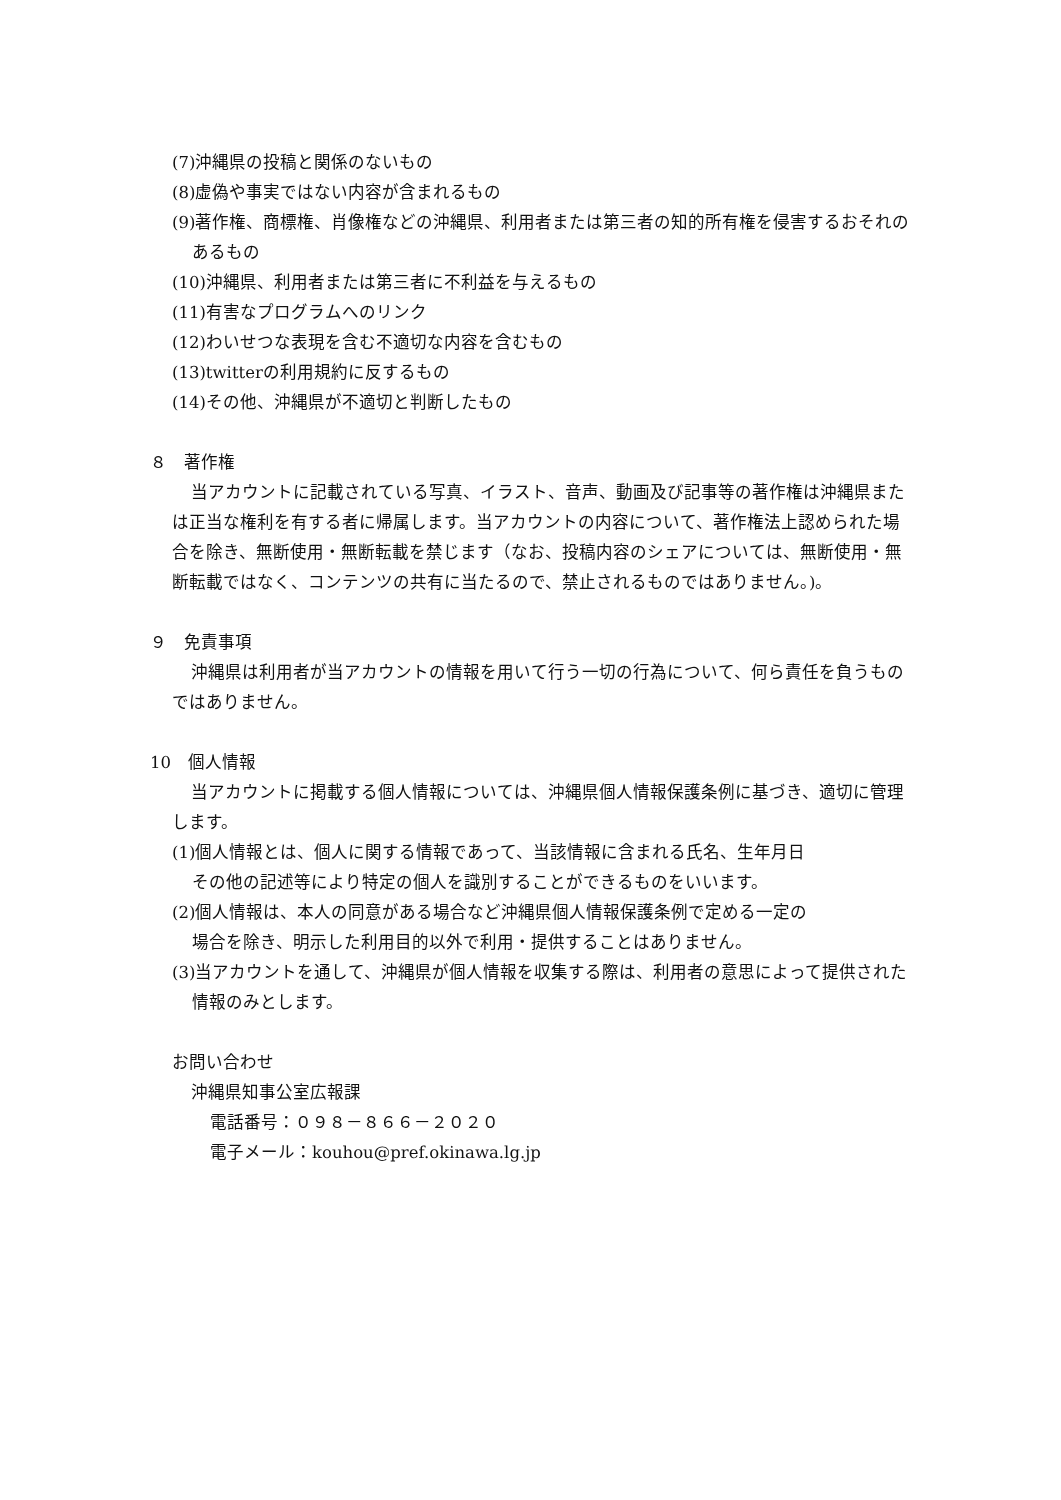(7)沖縄県の投稿と関係のないもの
(8)虚偽や事実ではない内容が含まれるもの
(9)著作権、商標権、肖像権などの沖縄県、利用者または第三者の知的所有権を侵害するおそれのあるもの
(10)沖縄県、利用者または第三者に不利益を与えるもの
(11)有害なプログラムへのリンク
(12)わいせつな表現を含む不適切な内容を含むもの
(13)twitterの利用規約に反するもの
(14)その他、沖縄県が不適切と判断したもの
８　著作権
当アカウントに記載されている写真、イラスト、音声、動画及び記事等の著作権は沖縄県または正当な権利を有する者に帰属します。当アカウントの内容について、著作権法上認められた場合を除き、無断使用・無断転載を禁じます（なお、投稿内容のシェアについては、無断使用・無断転載ではなく、コンテンツの共有に当たるので、禁止されるものではありません。)。
９　免責事項
沖縄県は利用者が当アカウントの情報を用いて行う一切の行為について、何ら責任を負うものではありません。
10　個人情報
当アカウントに掲載する個人情報については、沖縄県個人情報保護条例に基づき、適切に管理します。
(1)個人情報とは、個人に関する情報であって、当該情報に含まれる氏名、生年月日
その他の記述等により特定の個人を識別することができるものをいいます。
(2)個人情報は、本人の同意がある場合など沖縄県個人情報保護条例で定める一定の
場合を除き、明示した利用目的以外で利用・提供することはありません。
(3)当アカウントを通して、沖縄県が個人情報を収集する際は、利用者の意思によって提供された情報のみとします。
お問い合わせ
沖縄県知事公室広報課
電話番号：０９８－８６６－２０２０
電子メール：kouhou@pref.okinawa.lg.jp